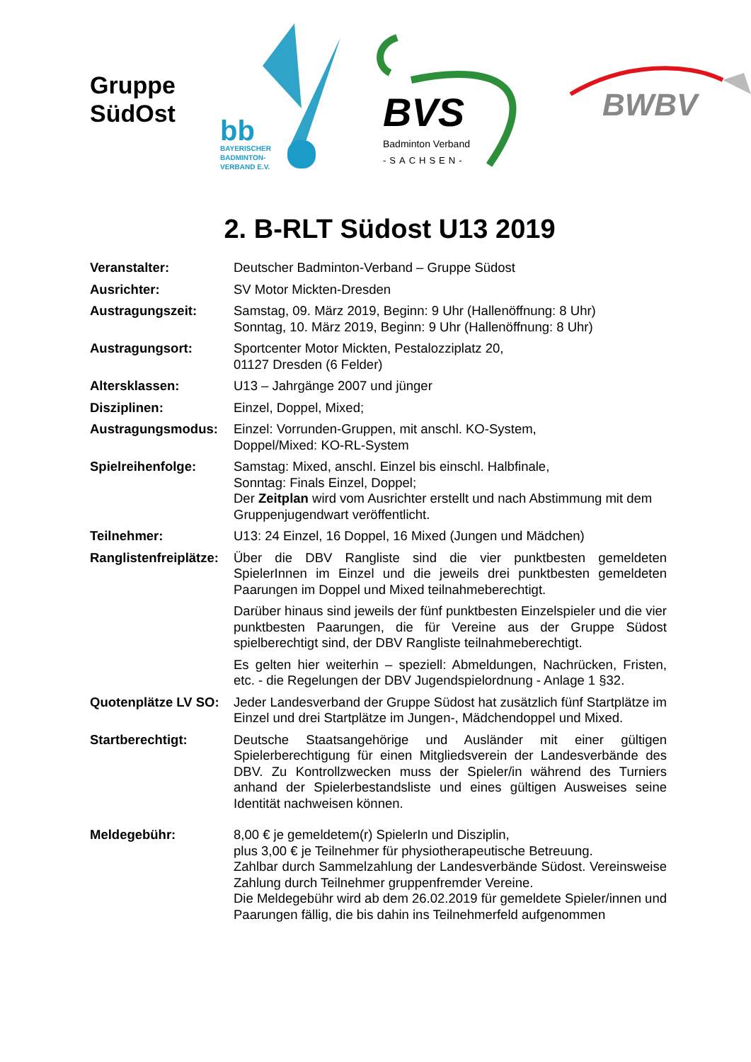Gruppe
SüdOst
bb
BAYERISCHER
BADMINTON-
VERBAND E.V.
BVS
Badminton Verband
-SACHSEN-
BWBV
2. B-RLT Südost U13 2019
Veranstalter: Deutscher Badminton-Verband – Gruppe Südost
Ausrichter: SV Motor Mickten-Dresden
Austragungszeit: Samstag, 09. März 2019, Beginn: 9 Uhr (Hallenöffnung: 8 Uhr)
Sonntag, 10. März 2019, Beginn: 9 Uhr (Hallenöffnung: 8 Uhr)
Austragungsort: Sportcenter Motor Mickten, Pestalozziplatz 20,
01127 Dresden (6 Felder)
Altersklassen: U13 – Jahrgänge 2007 und jünger
Disziplinen: Einzel, Doppel, Mixed;
Austragungsmodus: Einzel: Vorrunden-Gruppen, mit anschl. KO-System,
Doppel/Mixed: KO-RL-System
Spielreihenfolge: Samstag: Mixed, anschl. Einzel bis einschl. Halbfinale,
Sonntag: Finals Einzel, Doppel;
Der Zeitplan wird vom Ausrichter erstellt und nach Abstimmung mit dem Gruppenjugendwart veröffentlicht.
Teilnehmer: U13: 24 Einzel, 16 Doppel, 16 Mixed (Jungen und Mädchen)
Ranglistenfreiplätze:
Über die DBV Rangliste sind die vier punktbesten gemeldeten SpielerInnen im Einzel und die jeweils drei punktbesten gemeldeten Paarungen im Doppel und Mixed teilnahmeberechtigt.
Darüber hinaus sind jeweils der fünf punktbesten Einzelspieler und die vier punktbesten Paarungen, die für Vereine aus der Gruppe Südost spielberechtigt sind, der DBV Rangliste teilnahmeberechtigt.
Es gelten hier weiterhin – speziell: Abmeldungen, Nachrücken, Fristen, etc. - die Regelungen der DBV Jugendspielordnung - Anlage 1 §32.
Quotenplätze LV SO:
Jeder Landesverband der Gruppe Südost hat zusätzlich fünf Startplätze im Einzel und drei Startplätze im Jungen-, Mädchendoppel und Mixed.
Startberechtigt: Deutsche Staatsangehörige und Ausländer mit einer gültigen Spielerberechtigung für einen Mitgliedsverein der Landesverbände des DBV. Zu Kontrollzwecken muss der Spieler/in während des Turniers anhand der Spielerbestandsliste und eines gültigen Ausweises seine Identität nachweisen können.
Meldegebühr: 8,00 € je gemeldetem(r) SpielerIn und Disziplin,
plus 3,00 € je Teilnehmer für physiotherapeutische Betreuung.
Zahlbar durch Sammelzahlung der Landesverbände Südost. Vereinsweise Zahlung durch Teilnehmer gruppenfremder Vereine.
Die Meldegebühr wird ab dem 26.02.2019 für gemeldete Spieler/innen und Paarungen fällig, die bis dahin ins Teilnehmerfeld aufgenommen